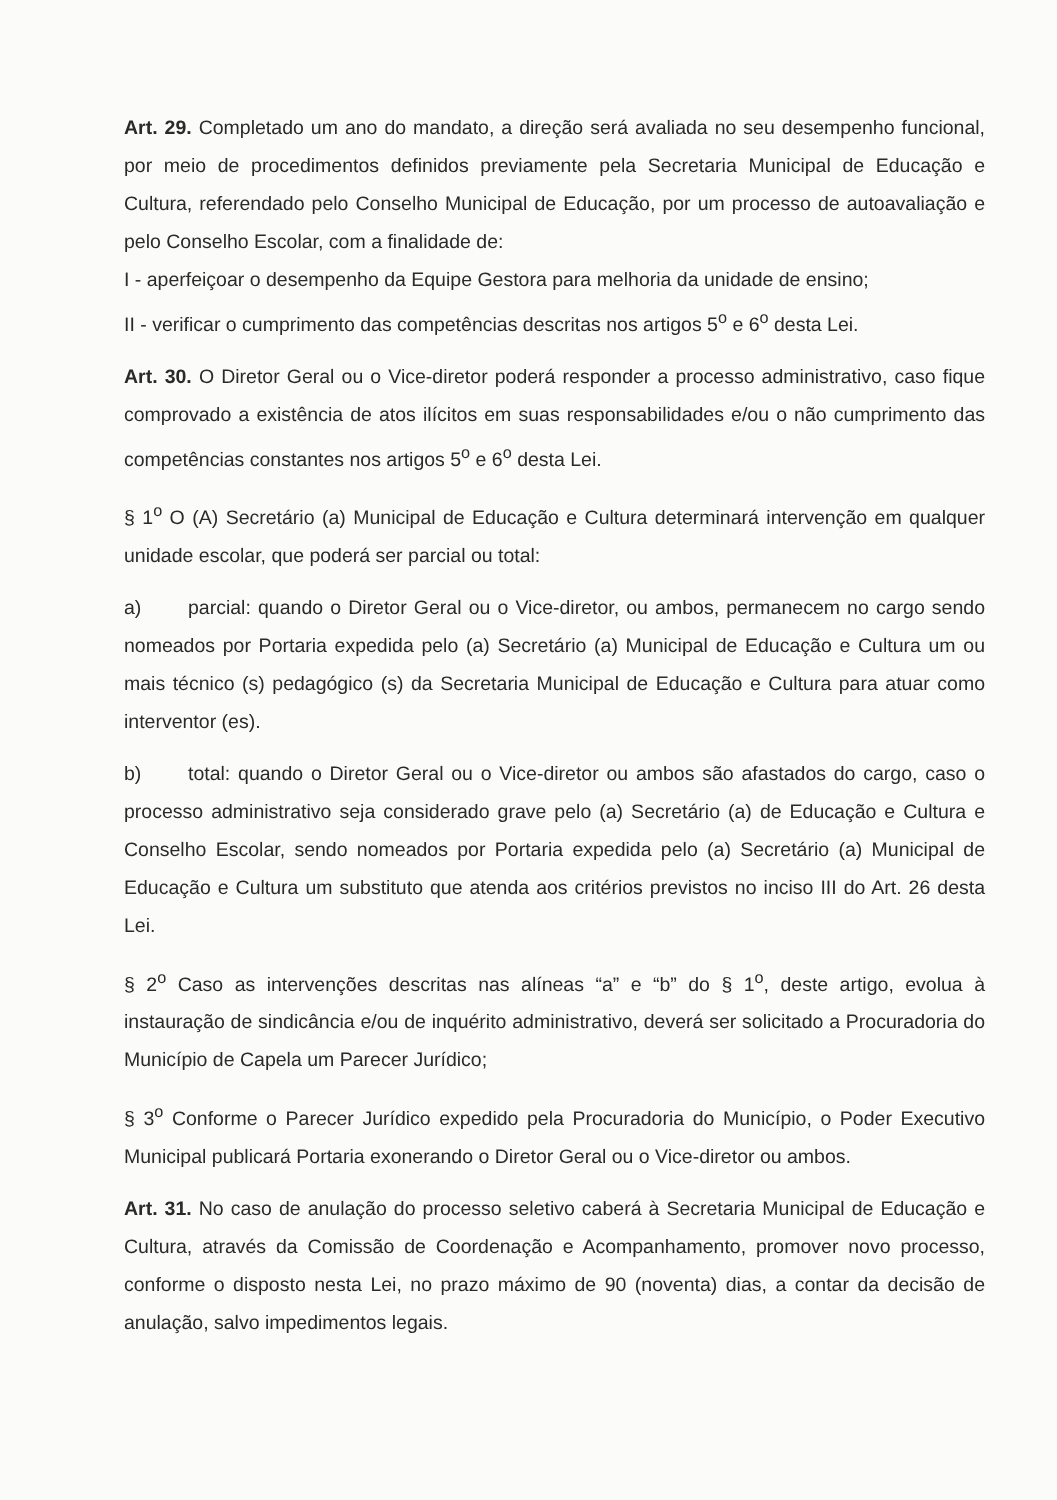Art. 29. Completado um ano do mandato, a direção será avaliada no seu desempenho funcional, por meio de procedimentos definidos previamente pela Secretaria Municipal de Educação e Cultura, referendado pelo Conselho Municipal de Educação, por um processo de autoavaliação e pelo Conselho Escolar, com a finalidade de:
I - aperfeiçoar o desempenho da Equipe Gestora para melhoria da unidade de ensino;
II - verificar o cumprimento das competências descritas nos artigos 5<sup>o</sup> e 6<sup>o</sup> desta Lei.
Art. 30. O Diretor Geral ou o Vice-diretor poderá responder a processo administrativo, caso fique comprovado a existência de atos ilícitos em suas responsabilidades e/ou o não cumprimento das competências constantes nos artigos 5<sup>o</sup> e 6<sup>o</sup> desta Lei.
§ 1<sup>o</sup> O (A) Secretário (a) Municipal de Educação e Cultura determinará intervenção em qualquer unidade escolar, que poderá ser parcial ou total:
a) parcial: quando o Diretor Geral ou o Vice-diretor, ou ambos, permanecem no cargo sendo nomeados por Portaria expedida pelo (a) Secretário (a) Municipal de Educação e Cultura um ou mais técnico (s) pedagógico (s) da Secretaria Municipal de Educação e Cultura para atuar como interventor (es).
b) total: quando o Diretor Geral ou o Vice-diretor ou ambos são afastados do cargo, caso o processo administrativo seja considerado grave pelo (a) Secretário (a) de Educação e Cultura e Conselho Escolar, sendo nomeados por Portaria expedida pelo (a) Secretário (a) Municipal de Educação e Cultura um substituto que atenda aos critérios previstos no inciso III do Art. 26 desta Lei.
§ 2<sup>o</sup> Caso as intervenções descritas nas alíneas “a” e “b” do § 1<sup>o</sup>, deste artigo, evolua à instauração de sindicância e/ou de inquérito administrativo, deverá ser solicitado a Procuradoria do Município de Capela um Parecer Jurídico;
§ 3<sup>o</sup> Conforme o Parecer Jurídico expedido pela Procuradoria do Município, o Poder Executivo Municipal publicará Portaria exonerando o Diretor Geral ou o Vice-diretor ou ambos.
Art. 31. No caso de anulação do processo seletivo caberá à Secretaria Municipal de Educação e Cultura, através da Comissão de Coordenação e Acompanhamento, promover novo processo, conforme o disposto nesta Lei, no prazo máximo de 90 (noventa) dias, a contar da decisão de anulação, salvo impedimentos legais.